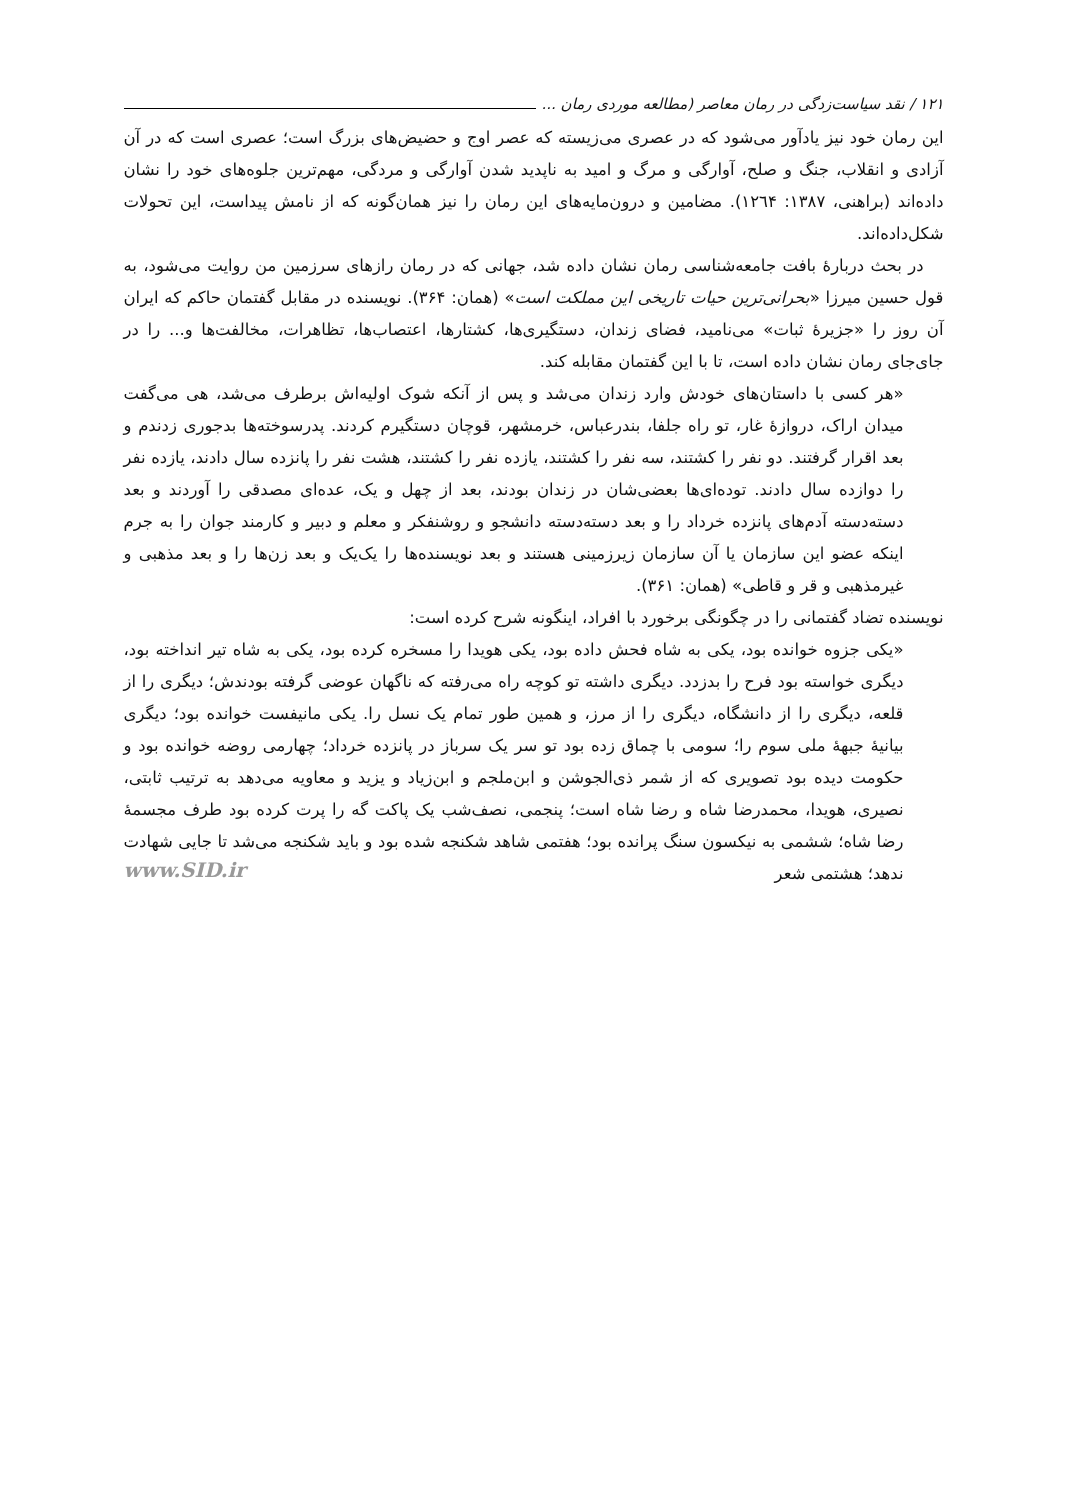١٢١ / نقد سیاست‌زدگی در رمان معاصر (مطالعه موردی رمان ...
این رمان خود نیز یادآور می‌شود که در عصری می‌زیسته که عصر اوج و حضیض‌های بزرگ است؛ عصری است که در آن آزادی و انقلاب، جنگ و صلح، آوارگی و مرگ و امید به ناپدید شدن آوارگی و مردگی، مهم‌ترین جلوه‌های خود را نشان داده‌اند (براهنی، ١٣٨٧: ١٢٦۴). مضامین و درون‌مایه‌های این رمان را نیز همان‌گونه که از نامش پیداست، این تحولات شکل‌داده‌اند.
در بحث دربارۀ بافت جامعه‌شناسی رمان نشان داده شد، جهانی که در رمان رازهای سرزمین من روایت می‌شود، به قول حسین میرزا «بحرانی‌ترین حیات تاریخی این مملکت است» (همان: ٣۶۴). نویسنده در مقابل گفتمان حاکم که ایران آن روز را «جزیرۀ ثبات» می‌نامید، فضای زندان، دستگیری‌ها، کشتارها، اعتصاب‌ها، تظاهرات، مخالفت‌ها و... را در جای‌جای رمان نشان داده است، تا با این گفتمان مقابله کند.
«هر کسی با داستان‌های خودش وارد زندان می‌شد و پس از آنکه شوک اولیه‌اش برطرف می‌شد، هی می‌گفت میدان اراک، دروازۀ غار، تو راه جلفا، بندرعباس، خرمشهر، قوچان دستگیرم کردند. پدرسوخته‌ها بدجوری زدندم و بعد اقرار گرفتند. دو نفر را کشتند، سه نفر را کشتند، یازده نفر را کشتند، هشت نفر را پانزده سال دادند، یازده نفر را دوازده سال دادند. توده‌ای‌ها بعضی‌شان در زندان بودند، بعد از چهل و یک، عده‌ای مصدقی را آوردند و بعد دسته‌دسته آدم‌های پانزده خرداد را و بعد دسته‌دسته دانشجو و روشنفکر و معلم و دبیر و کارمند جوان را به جرم اینکه عضو این سازمان یا آن سازمان زیرزمینی هستند و بعد نویسنده‌ها را یک‌یک و بعد زن‌ها را و بعد مذهبی و غیرمذهبی و قر و قاطی» (همان: ٣۶١).
نویسنده تضاد گفتمانی را در چگونگی برخورد با افراد، اینگونه شرح کرده است:
«یکی جزوه خوانده بود، یکی به شاه فحش داده بود، یکی هویدا را مسخره کرده بود، یکی به شاه تیر انداخته بود، دیگری خواسته بود فرح را بدزدد. دیگری داشته تو کوچه راه می‌رفته که ناگهان عوضی گرفته بودندش؛ دیگری را از قلعه، دیگری را از دانشگاه، دیگری را از مرز، و همین طور تمام یک نسل را. یکی مانیفست خوانده بود؛ دیگری بیانیۀ جبهۀ ملی سوم را؛ سومی با چماق زده بود تو سر یک سرباز در پانزده خرداد؛ چهارمی روضه خوانده بود و حکومت دیده بود تصویری که از شمر ذی‌الجوشن و ابن‌ملجم و ابن‌زیاد و یزید و معاویه می‌دهد به ترتیب ثابتی، نصیری، هویدا، محمدرضا شاه و رضا شاه است؛ پنجمی، نصف‌شب یک پاکت گه را پرت کرده بود طرف مجسمۀ رضا شاه؛ ششمی به نیکسون سنگ پرانده بود؛ هفتمی شاهد شکنجه شده بود و باید شکنجه می‌شد تا جایی شهادت ندهد؛ هشتمی شعر www.SID.ir